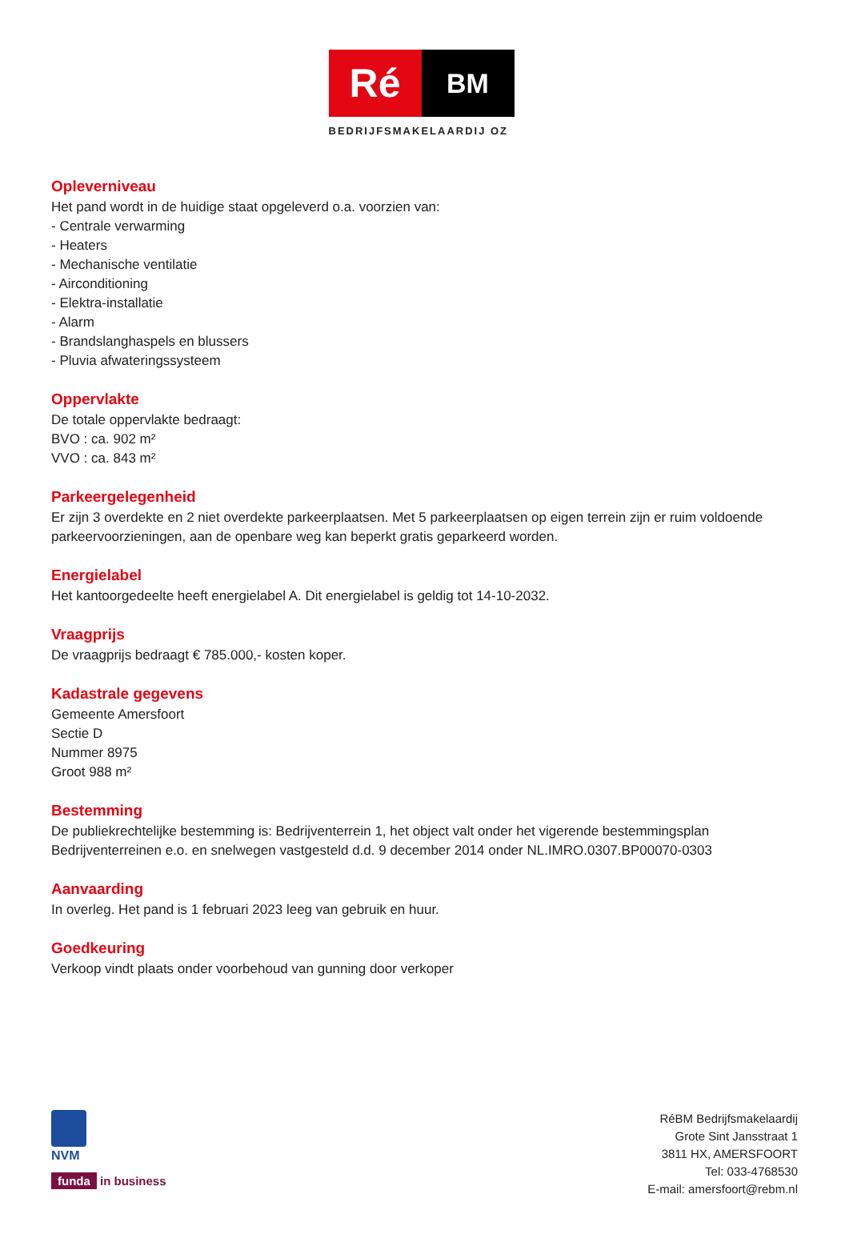Ré
BM
BEDRIJFSMAKELAARDIJ OZ
Opleverniveau
Het pand wordt in de huidige staat opgeleverd o.a. voorzien van:
- Centrale verwarming
- Heaters
- Mechanische ventilatie
- Airconditioning
- Elektra-installatie
- Alarm
- Brandslanghaspels en blussers
- Pluvia afwateringssysteem
Oppervlakte
De totale oppervlakte bedraagt:
BVO : ca. 902 m²
VVO : ca. 843 m²
Parkeergelegenheid
Er zijn 3 overdekte en 2 niet overdekte parkeerplaatsen. Met 5 parkeerplaatsen op eigen terrein zijn er ruim voldoende parkeervoorzieningen, aan de openbare weg kan beperkt gratis geparkeerd worden.
Energielabel
Het kantoorgedeelte heeft energielabel A. Dit energielabel is geldig tot 14-10-2032.
Vraagprijs
De vraagprijs bedraagt € 785.000,- kosten koper.
Kadastrale gegevens
Gemeente Amersfoort
Sectie D
Nummer 8975
Groot 988 m²
Bestemming
De publiekrechtelijke bestemming is: Bedrijventerrein 1, het object valt onder het vigerende bestemmingsplan Bedrijventerreinen e.o. en snelwegen vastgesteld d.d. 9 december 2014 onder NL.IMRO.0307.BP00070-0303
Aanvaarding
In overleg. Het pand is 1 februari 2023 leeg van gebruik en huur.
Goedkeuring
Verkoop vindt plaats onder voorbehoud van gunning door verkoper
NVM
funda in business
RéBM Bedrijfsmakelaardij
Grote Sint Jansstraat 1
3811 HX, AMERSFOORT
Tel: 033-4768530
E-mail: amersfoort@rebm.nl